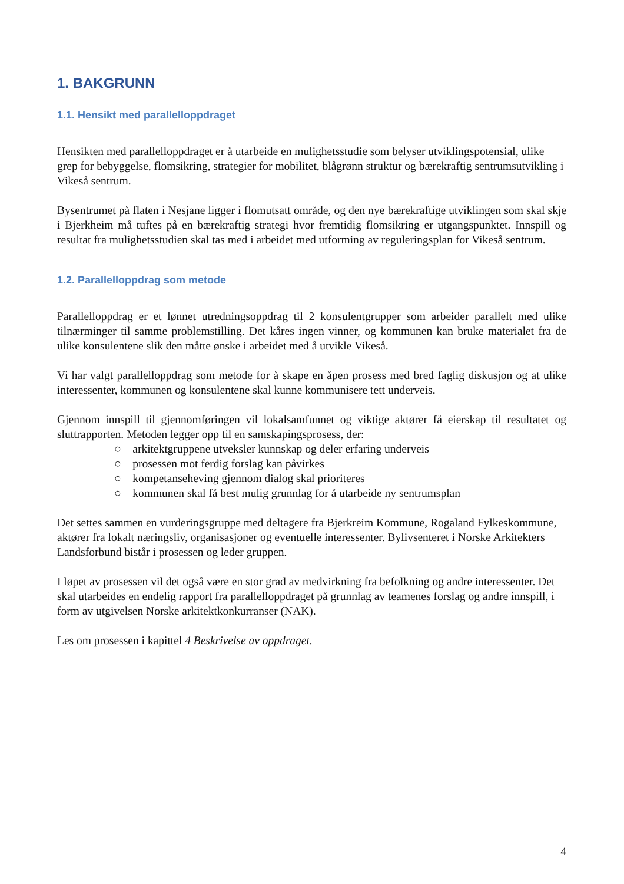1. BAKGRUNN
1.1. Hensikt med parallelloppdraget
Hensikten med parallelloppdraget er å utarbeide en mulighetsstudie som belyser utviklingspotensial, ulike grep for bebyggelse, flomsikring, strategier for mobilitet, blågrønn struktur og bærekraftig sentrumsutvikling i Vikeså sentrum.
Bysentrumet på flaten i Nesjane ligger i flomutsatt område, og den nye bærekraftige utviklingen som skal skje i Bjerkheim må tuftes på en bærekraftig strategi hvor fremtidig flomsikring er utgangspunktet. Innspill og resultat fra mulighetsstudien skal tas med i arbeidet med utforming av reguleringsplan for Vikeså sentrum.
1.2. Parallelloppdrag som metode
Parallelloppdrag er et lønnet utredningsoppdrag til 2 konsulentgrupper som arbeider parallelt med ulike tilnærminger til samme problemstilling. Det kåres ingen vinner, og kommunen kan bruke materialet fra de ulike konsulentene slik den måtte ønske i arbeidet med å utvikle Vikeså.
Vi har valgt parallelloppdrag som metode for å skape en åpen prosess med bred faglig diskusjon og at ulike interessenter, kommunen og konsulentene skal kunne kommunisere tett underveis.
Gjennom innspill til gjennomføringen vil lokalsamfunnet og viktige aktører få eierskap til resultatet og sluttrapporten. Metoden legger opp til en samskapingsprosess, der:
○ arkitektgruppene utveksler kunnskap og deler erfaring underveis
○ prosessen mot ferdig forslag kan påvirkes
○ kompetanseheving gjennom dialog skal prioriteres
○ kommunen skal få best mulig grunnlag for å utarbeide ny sentrumsplan
Det settes sammen en vurderingsgruppe med deltagere fra Bjerkreim Kommune, Rogaland Fylkeskommune, aktører fra lokalt næringsliv, organisasjoner og eventuelle interessenter. Bylivsenteret i Norske Arkitekters Landsforbund bistår i prosessen og leder gruppen.
I løpet av prosessen vil det også være en stor grad av medvirkning fra befolkning og andre interessenter. Det skal utarbeides en endelig rapport fra parallelloppdraget på grunnlag av teamenes forslag og andre innspill, i form av utgivelsen Norske arkitektkonkurranser (NAK).
Les om prosessen i kapittel 4 Beskrivelse av oppdraget.
4